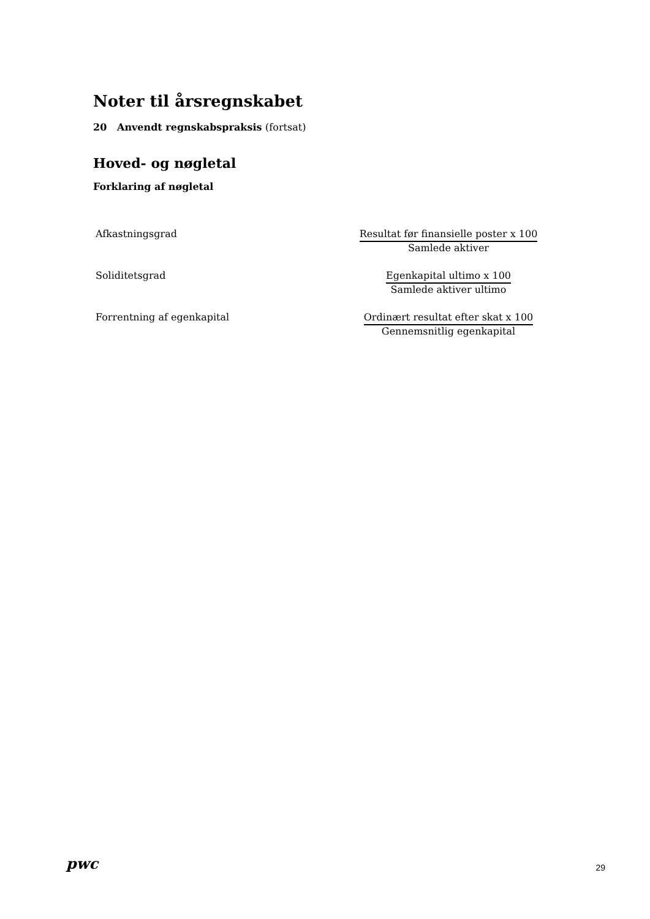Noter til årsregnskabet
20 Anvendt regnskabspraksis (fortsat)
Hoved- og nøgletal
Forklaring af nøgletal
| Afkastningsgrad | Resultat før finansielle poster x 100 Samlede aktiver |
| Soliditetsgrad | Egenkapital ultimo x 100 Samlede aktiver ultimo |
| Forrentning af egenkapital | Ordinært resultat efter skat x 100 Gennemsnitlig egenkapital |
pwc
29